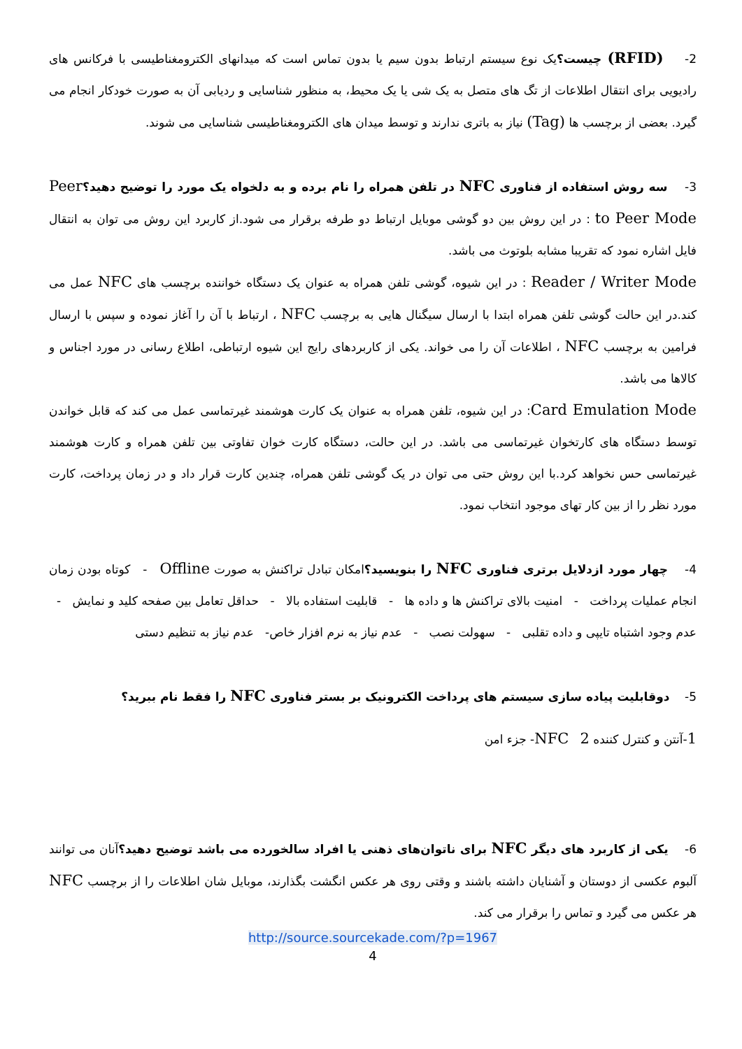2- (RFID) چیست؟یک نوع سیستم ارتباط بدون سیم یا بدون تماس است که میدانهای الکترومغناطیسی با فرکانس های رادیویی برای انتقال اطلاعات از تگ های متصل به یک شی یا یک محیط، به منظور شناسایی و ردیابی آن به صورت خودکار انجام می گیرد. بعضی از برچسب ها (Tag) نیاز به باتری ندارند و توسط میدان های الکترومغناطیسی شناسایی می شوند.
3- سه روش استفاده از فناوری NFC در تلفن همراه را نام برده و به دلخواه یک مورد را توضیح دهید؟Peer to Peer Mode : در این روش بین دو گوشی موبایل ارتباط دو طرفه برقرار می شود.از کاربرد این روش می توان به انتقال فایل اشاره نمود که تقریبا مشابه بلوتوث می باشد.
Reader / Writer Mode : در این شیوه، گوشی تلفن همراه به عنوان یک دستگاه خواننده برچسب های NFC عمل می کند.در این حالت گوشی تلفن همراه ابتدا با ارسال سیگنال هایی به برچسب NFC ، ارتباط با آن را آغاز نموده و سپس با ارسال فرامین به برچسب NFC ، اطلاعات آن را می خواند. یکی از کاربردهای رایج این شیوه ارتباطی، اطلاع رسانی در مورد اجناس و کالاها می باشد.
Card Emulation Mode: در این شیوه، تلفن همراه به عنوان یک کارت هوشمند غیرتماسی عمل می کند که قابل خواندن توسط دستگاه های کارتخوان غیرتماسی می باشد. در این حالت، دستگاه کارت خوان تفاوتی بین تلفن همراه و کارت هوشمند غیرتماسی حس نخواهد کرد.با این روش حتی می توان در یک گوشی تلفن همراه، چندین کارت قرار داد و در زمان پرداخت، کارت مورد نظر را از بین کار تهای موجود انتخاب نمود.
4- چهار مورد ازدلایل برتری فناوری NFC را بنویسید؟امکان تبادل تراکنش به صورت Offline - کوتاه بودن زمان انجام عملیات پرداخت - امنیت بالای تراکنش ها و داده ها - قابلیت استفاده بالا - حداقل تعامل بین صفحه کلید و نمایش - عدم وجود اشتباه تایپی و داده تقلبی - سهولت نصب - عدم نیاز به نرم افزار خاص- عدم نیاز به تنظیم دستی
5- دوقابلیت پیاده سازی سیستم های پرداخت الکترونیک بر بستر فناوری NFC را فقط نام ببرید؟
1-آنتن و کنترل کننده NFC 2- جزء امن
6- یکی از کاربرد های دیگر NFC برای ناتوان‌های ذهنی یا افراد سالخورده می باشد توضیح دهید؟آنان می توانند آلبوم عکسی از دوستان و آشنایان داشته باشند و وقتی روی هر عکس انگشت بگذارند، موبایل شان اطلاعات را از برچسب NFC هر عکس می گیرد و تماس را برقرار می کند.
http://source.sourcekade.com/?p=1967
4